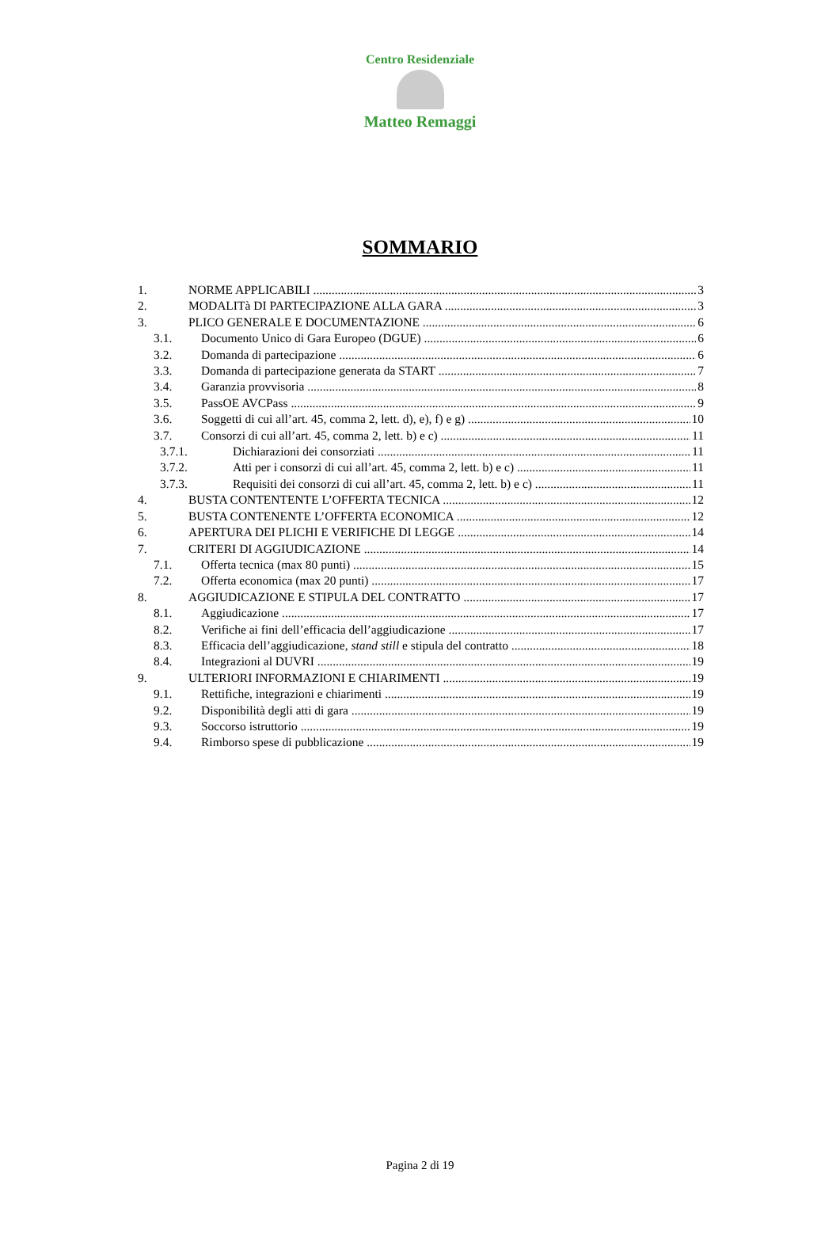Centro Residenziale
Matteo Remaggi
SOMMARIO
1. NORME APPLICABILI 3
2. MODALITà DI PARTECIPAZIONE ALLA GARA 3
3. PLICO GENERALE E DOCUMENTAZIONE 6
3.1. Documento Unico di Gara Europeo (DGUE) 6
3.2. Domanda di partecipazione 6
3.3. Domanda di partecipazione generata da START 7
3.4. Garanzia provvisoria 8
3.5. PassOE AVCPass 9
3.6. Soggetti di cui all’art. 45, comma 2, lett. d), e), f) e g) 10
3.7. Consorzi di cui all’art. 45, comma 2, lett. b) e c) 11
3.7.1. Dichiarazioni dei consorziati 11
3.7.2. Atti per i consorzi di cui all’art. 45, comma 2, lett. b) e c) 11
3.7.3. Requisiti dei consorzi di cui all’art. 45, comma 2, lett. b) e c) 11
4. BUSTA CONTENTENTE L’OFFERTA TECNICA 12
5. BUSTA CONTENENTE L’OFFERTA ECONOMICA 12
6. APERTURA DEI PLICHI E VERIFICHE DI LEGGE 14
7. CRITERI DI AGGIUDICAZIONE 14
7.1. Offerta tecnica (max 80 punti) 15
7.2. Offerta economica (max 20 punti) 17
8. AGGIUDICAZIONE E STIPULA DEL CONTRATTO 17
8.1. Aggiudicazione 17
8.2. Verifiche ai fini dell’efficacia dell’aggiudicazione 17
8.3. Efficacia dell’aggiudicazione, stand still e stipula del contratto 18
8.4. Integrazioni al DUVRI 19
9. ULTERIORI INFORMAZIONI E CHIARIMENTI 19
9.1. Rettifiche, integrazioni e chiarimenti 19
9.2. Disponibilità degli atti di gara 19
9.3. Soccorso istruttorio 19
9.4. Rimborso spese di pubblicazione 19
Pagina 2 di 19